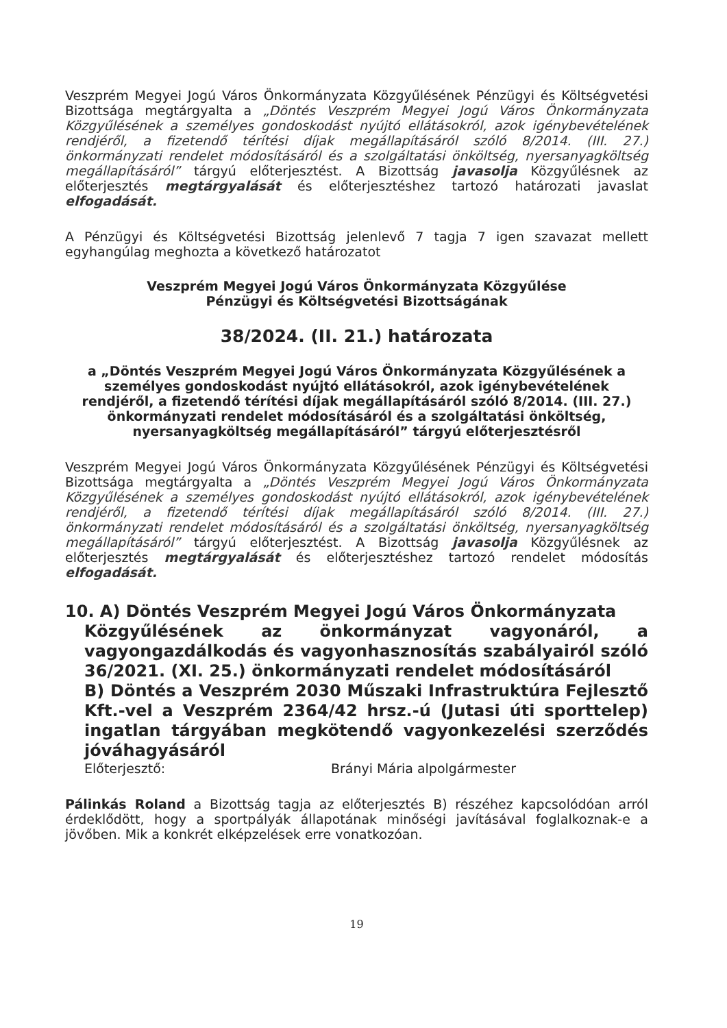Veszprém Megyei Jogú Város Önkormányzata Közgyűlésének Pénzügyi és Költségvetési Bizottsága megtárgyalta a „Döntés Veszprém Megyei Jogú Város Önkormányzata Közgyűlésének a személyes gondoskodást nyújtó ellátásokról, azok igénybevételének rendjéről, a fizetendő térítési díjak megállapításáról szóló 8/2014. (III. 27.) önkormányzati rendelet módosításáról és a szolgáltatási önköltség, nyersanyagköltség megállapításáról” tárgyú előterjesztést. A Bizottság javasolja Közgyűlésnek az előterjesztés megtárgyalását és előterjesztéshez tartozó határozati javaslat elfogadását.
A Pénzügyi és Költségvetési Bizottság jelenlevő 7 tagja 7 igen szavazat mellett egyhangúlag meghozta a következő határozatot
Veszprém Megyei Jogú Város Önkormányzata Közgyűlése
Pénzügyi és Költségvetési Bizottságának
38/2024. (II. 21.) határozata
a „Döntés Veszprém Megyei Jogú Város Önkormányzata Közgyűlésének a személyes gondoskodást nyújtó ellátásokról, azok igénybevételének rendjéről, a fizetendő térítési díjak megállapításáról szóló 8/2014. (III. 27.) önkormányzati rendelet módosításáról és a szolgáltatási önköltség, nyersanyagköltség megállapításáról” tárgyú előterjesztésről
Veszprém Megyei Jogú Város Önkormányzata Közgyűlésének Pénzügyi és Költségvetési Bizottsága megtárgyalta a „Döntés Veszprém Megyei Jogú Város Önkormányzata Közgyűlésének a személyes gondoskodást nyújtó ellátásokról, azok igénybevételének rendjéről, a fizetendő térítési díjak megállapításáról szóló 8/2014. (III. 27.) önkormányzati rendelet módosításáról és a szolgáltatási önköltség, nyersanyagköltség megállapításáról” tárgyú előterjesztést. A Bizottság javasolja Közgyűlésnek az előterjesztés megtárgyalását és előterjesztéshez tartozó rendelet módosítás elfogadását.
10. A) Döntés Veszprém Megyei Jogú Város Önkormányzata
Közgyűlésének az önkormányzat vagyonáról, a vagyongazdálkodás és vagyonhasznosítás szabályairól szóló 36/2021. (XI. 25.) önkormányzati rendelet módosításáról
B) Döntés a Veszprém 2030 Műszaki Infrastruktúra Fejlesztő Kft.-vel a Veszprém 2364/42 hrsz.-ú (Jutasi úti sporttelep) ingatlan tárgyában megkötendő vagyonkezelési szerződés jóváhagyásáról
Előterjesztő: Brányi Mária alpolgármester
Pálinkás Roland a Bizottság tagja az előterjesztés B) részéhez kapcsolódóan arról érdeklődött, hogy a sportpályák állapotának minőségi javításával foglalkoznak-e a jövőben. Mik a konkrét elképzelések erre vonatkozóan.
19